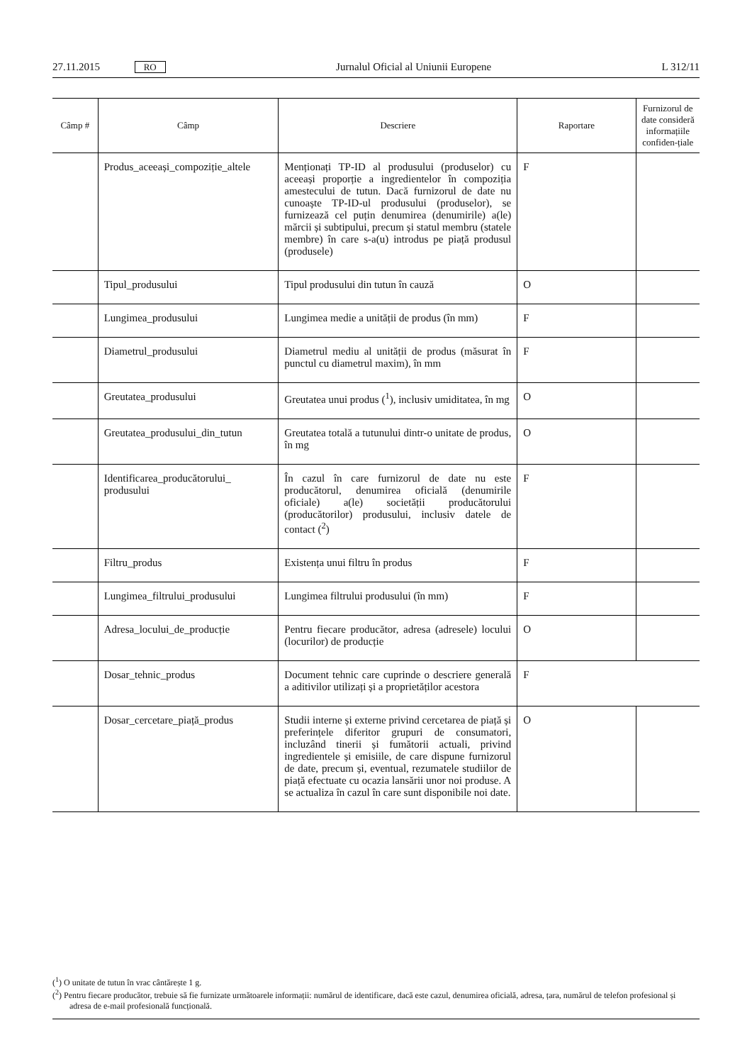27.11.2015 RO Jurnalul Oficial al Uniunii Europene L 312/11
| Câmp # | Câmp | Descriere | Raportare | Furnizorul de date consideră informațiile confiden-țiale |
| --- | --- | --- | --- | --- |
| | Produs_aceeași_compoziție_altele | Menționați TP-ID al produsului (produselor) cu aceeași proporție a ingredientelor în compoziția amestecului de tutun. Dacă furnizorul de date nu cunoaște TP-ID-ul produsului (produselor), se furnizează cel puțin denumirea (denumirile) a(le) mărcii și subtipului, precum și statul membru (statele membre) în care s-a(u) introdus pe piață produsul (produsele) | F | |
| | Tipul_produsului | Tipul produsului din tutun în cauză | O | |
| | Lungimea_produsului | Lungimea medie a unității de produs (în mm) | F | |
| | Diametrul_produsului | Diametrul mediu al unității de produs (măsurat în punctul cu diametrul maxim), în mm | F | |
| | Greutatea_produsului | Greutatea unui produs (<sup>1</sup>), inclusiv umiditatea, în mg | O | |
| | Greutatea_produsului_din_tutun | Greutatea totală a tutunului dintr-o unitate de produs, în mg | O | |
| | Identificarea_producătorului_ produsului | În cazul în care furnizorul de date nu este producătorul, denumirea oficială (denumirile oficiale) a(le) societății producătorului (producătorilor) produsului, inclusiv datele de contact (<sup>2</sup>) | F | |
| | Filtru_produs | Existența unui filtru în produs | F | |
| | Lungimea_filtrului_produsului | Lungimea filtrului produsului (în mm) | F | |
| | Adresa_locului_de_producție | Pentru fiecare producător, adresa (adresele) locului (locurilor) de producție | O | |
| | Dosar_tehnic_produs | Document tehnic care cuprinde o descriere generală a aditivilor utilizați și a proprietăților acestora | F | |
| | Dosar_cercetare_piață_produs | Studii interne și externe privind cercetarea de piață și preferințele diferitor grupuri de consumatori, incluzând tinerii și fumătorii actuali, privind ingredientele și emisiile, de care dispune furnizorul de date, precum și, eventual, rezumatele studiilor de piață efectuate cu ocazia lansării unor noi produse. A se actualiza în cazul în care sunt disponibile noi date. | O | |
(<sup>1</sup>) O unitate de tutun în vrac cântărește 1 g.
(<sup>2</sup>) Pentru fiecare producător, trebuie să fie furnizate următoarele informații: numărul de identificare, dacă este cazul, denumirea oficială, adresa, țara, numărul de telefon profesional și adresa de e-mail profesională funcțională.